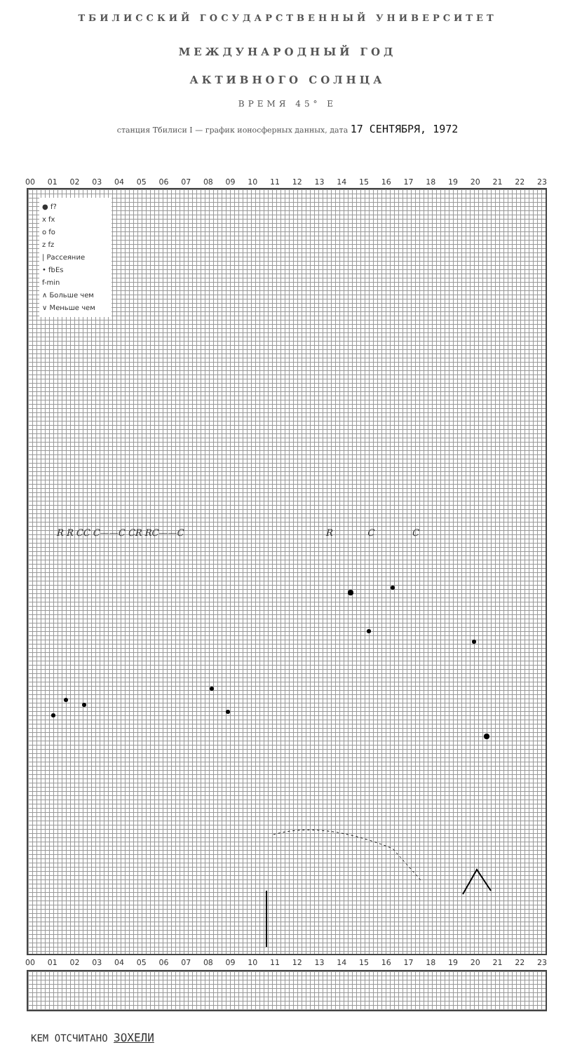ТБИЛИССКИЙ ГОСУДАРСТВЕННЫЙ УНИВЕРСИТЕТ
МЕЖДУНАРОДНЫЙ ГОД
АКТИВНОГО СОЛНЦА
ВРЕМЯ 45° Е
станция Тбилиси I — график ионосферных данных, дата 17 СЕНТЯБРЯ, 1972
00 01 02 03 04 05 06 07 08 09 10 11 12 13 14 15 16 17 18 19 20 21 22 23
● f?
x fx
o fo
z fz
| Рассеяние
• fbEs
f-min
∧ Больше чем
∨ Меньше чем
R R CC C——C CR RC——C R C C
00 01 02 03 04 05 06 07 08 09 10 11 12 13 14 15 16 17 18 19 20 21 22 23
КЕМ ОТСЧИТАНО ЗОХЕЛИ